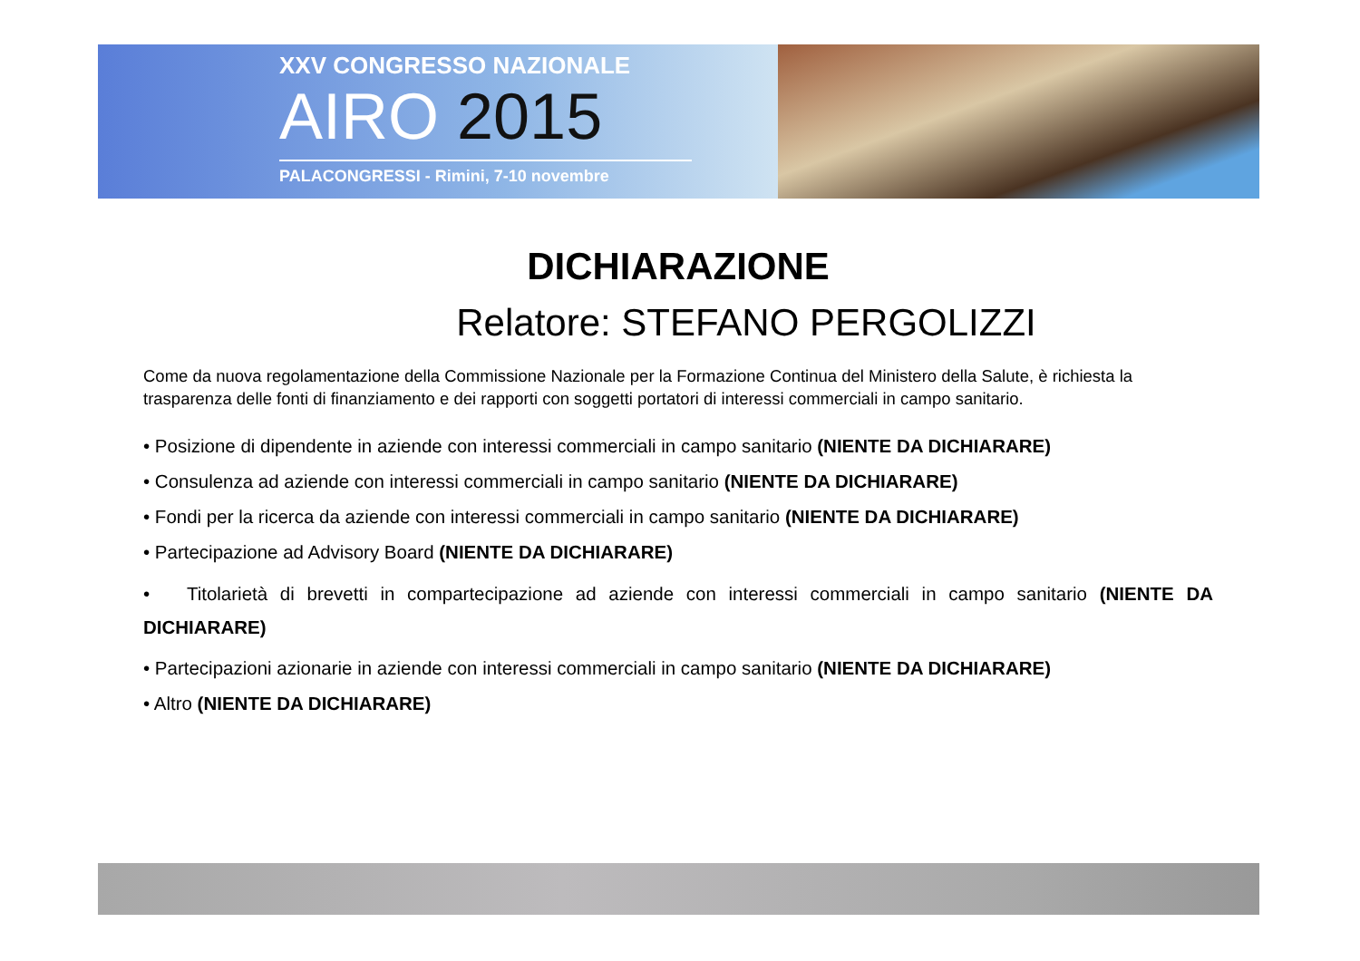XXV CONGRESSO NAZIONALE
AIRO 2015
PALACONGRESSI - Rimini, 7-10 novembre
DICHIARAZIONE
Relatore: STEFANO PERGOLIZZI
Come da nuova regolamentazione della Commissione Nazionale per la Formazione Continua del Ministero della Salute, è richiesta la trasparenza delle fonti di finanziamento e dei rapporti con soggetti portatori di interessi commerciali in campo sanitario.
• Posizione di dipendente in aziende con interessi commerciali in campo sanitario (NIENTE DA DICHIARARE)
• Consulenza ad aziende con interessi commerciali in campo sanitario (NIENTE DA DICHIARARE)
• Fondi per la ricerca da aziende con interessi commerciali in campo sanitario (NIENTE DA DICHIARARE)
• Partecipazione ad Advisory Board (NIENTE DA DICHIARARE)
• Titolarietà di brevetti in compartecipazione ad aziende con interessi commerciali in campo sanitario (NIENTE DA DICHIARARE)
• Partecipazioni azionarie in aziende con interessi commerciali in campo sanitario (NIENTE DA DICHIARARE)
• Altro (NIENTE DA DICHIARARE)